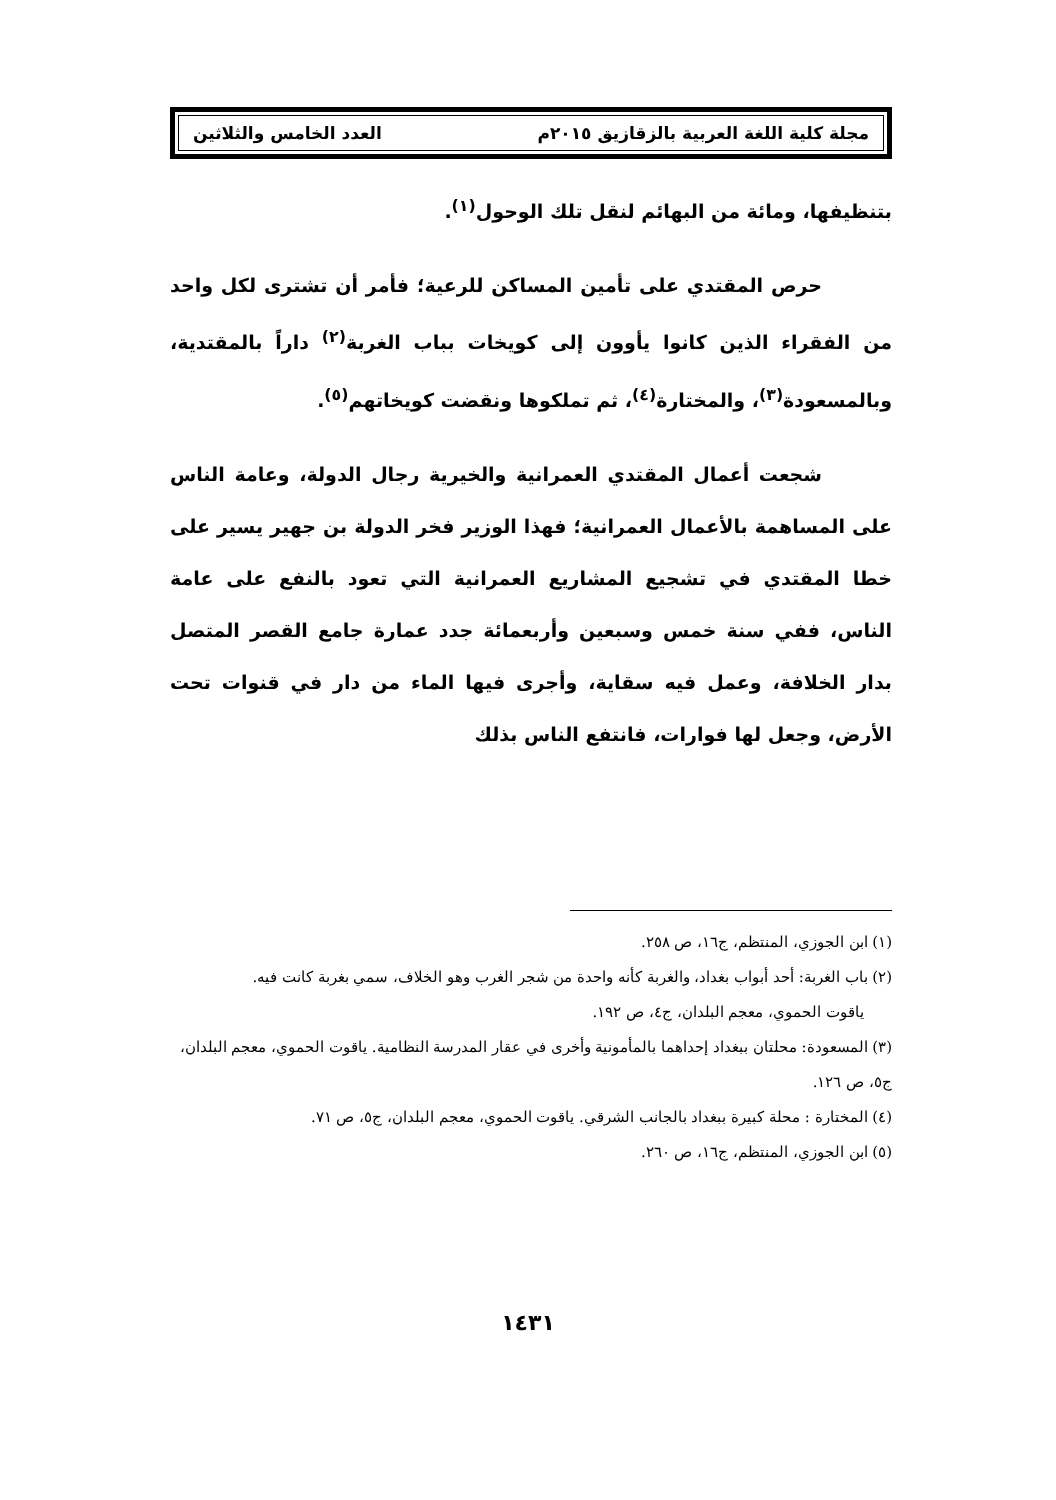مجلة كلية اللغة العربية بالزقازيق ٢٠١٥م العدد الخامس والثلاثين
بتنظيفها، ومائة من البهائم لنقل تلك الوحول<sup>(١)</sup>.
حرص المقتدي على تأمين المساكن للرعية؛ فأمر أن تشترى لكل واحد من الفقراء الذين كانوا يأوون إلى كويخات بباب الغربة<sup>(٢)</sup> داراً بالمقتدية، وبالمسعودة<sup>(٣)</sup>، والمختارة<sup>(٤)</sup>، ثم تملكوها ونقضت كويخاتهم<sup>(٥)</sup>.
شجعت أعمال المقتدي العمرانية والخيرية رجال الدولة، وعامة الناس على المساهمة بالأعمال العمرانية؛ فهذا الوزير فخر الدولة بن جهير يسير على خطا المقتدي في تشجيع المشاريع العمرانية التي تعود بالنفع على عامة الناس، ففي سنة خمس وسبعين وأربعمائة جدد عمارة جامع القصر المتصل بدار الخلافة، وعمل فيه سقاية، وأجرى فيها الماء من دار في قنوات تحت الأرض، وجعل لها فوارات، فانتفع الناس بذلك
(١) ابن الجوزي، المنتظم، ج١٦، ص ٢٥٨.
(٢) باب الغربة: أحد أبواب بغداد، والغربة كأنه واحدة من شجر الغرب وهو الخلاف، سمي بغربة كانت فيه.
ياقوت الحموي، معجم البلدان، ج٤، ص ١٩٢.
(٣) المسعودة: محلتان ببغداد إحداهما بالمأمونية وأخرى في عقار المدرسة النظامية. ياقوت الحموي، معجم البلدان، ج٥، ص ١٢٦.
(٤) المختارة : محلة كبيرة ببغداد بالجانب الشرقي. ياقوت الحموي، معجم البلدان، ج٥، ص ٧١.
(٥) ابن الجوزي، المنتظم، ج١٦، ص ٢٦٠.
١٤٣١